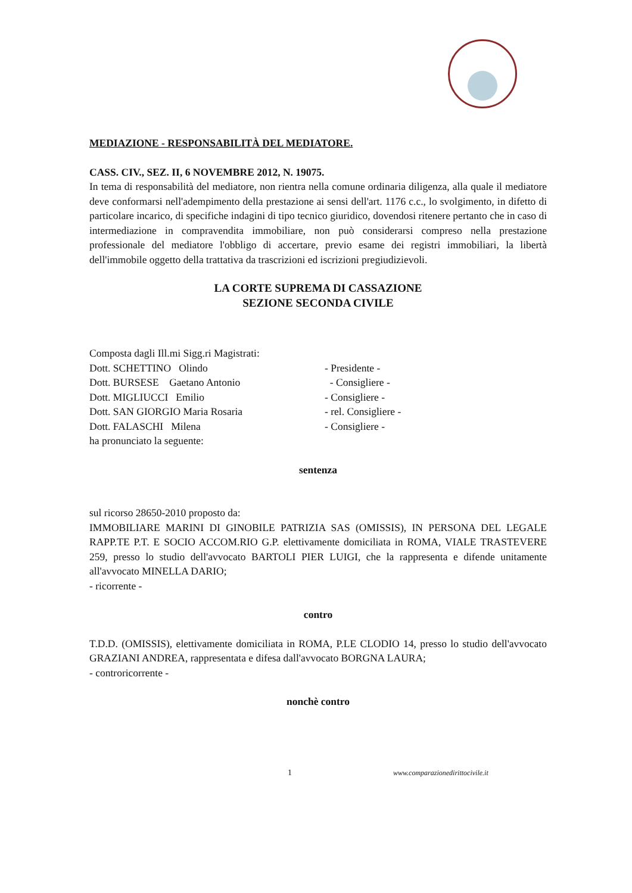MEDIAZIONE - RESPONSABILITÀ DEL MEDIATORE.
CASS. CIV., SEZ. II, 6 NOVEMBRE 2012, N. 19075.
In tema di responsabilità del mediatore, non rientra nella comune ordinaria diligenza, alla quale il mediatore deve conformarsi nell'adempimento della prestazione ai sensi dell'art. 1176 c.c., lo svolgimento, in difetto di particolare incarico, di specifiche indagini di tipo tecnico giuridico, dovendosi ritenere pertanto che in caso di intermediazione in compravendita immobiliare, non può considerarsi compreso nella prestazione professionale del mediatore l'obbligo di accertare, previo esame dei registri immobiliari, la libertà dell'immobile oggetto della trattativa da trascrizioni ed iscrizioni pregiudizievoli.
LA CORTE SUPREMA DI CASSAZIONE
SEZIONE SECONDA CIVILE
Composta dagli Ill.mi Sigg.ri Magistrati:
Dott. SCHETTINO Olindo - Presidente -
Dott. BURSESE Gaetano Antonio - Consigliere -
Dott. MIGLIUCCI Emilio - Consigliere -
Dott. SAN GIORGIO Maria Rosaria - rel. Consigliere -
Dott. FALASCHI Milena - Consigliere -
ha pronunciato la seguente:
sentenza
sul ricorso 28650-2010 proposto da:
IMMOBILIARE MARINI DI GINOBILE PATRIZIA SAS (OMISSIS), IN PERSONA DEL LEGALE RAPP.TE P.T. E SOCIO ACCOM.RIO G.P. elettivamente domiciliata in ROMA, VIALE TRASTEVERE 259, presso lo studio dell'avvocato BARTOLI PIER LUIGI, che la rappresenta e difende unitamente all'avvocato MINELLA DARIO;
- ricorrente -
contro
T.D.D. (OMISSIS), elettivamente domiciliata in ROMA, P.LE CLODIO 14, presso lo studio dell'avvocato GRAZIANI ANDREA, rappresentata e difesa dall'avvocato BORGNA LAURA;
- controricorrente -
nonchè contro
1 www.comparazionedirittocivile.it